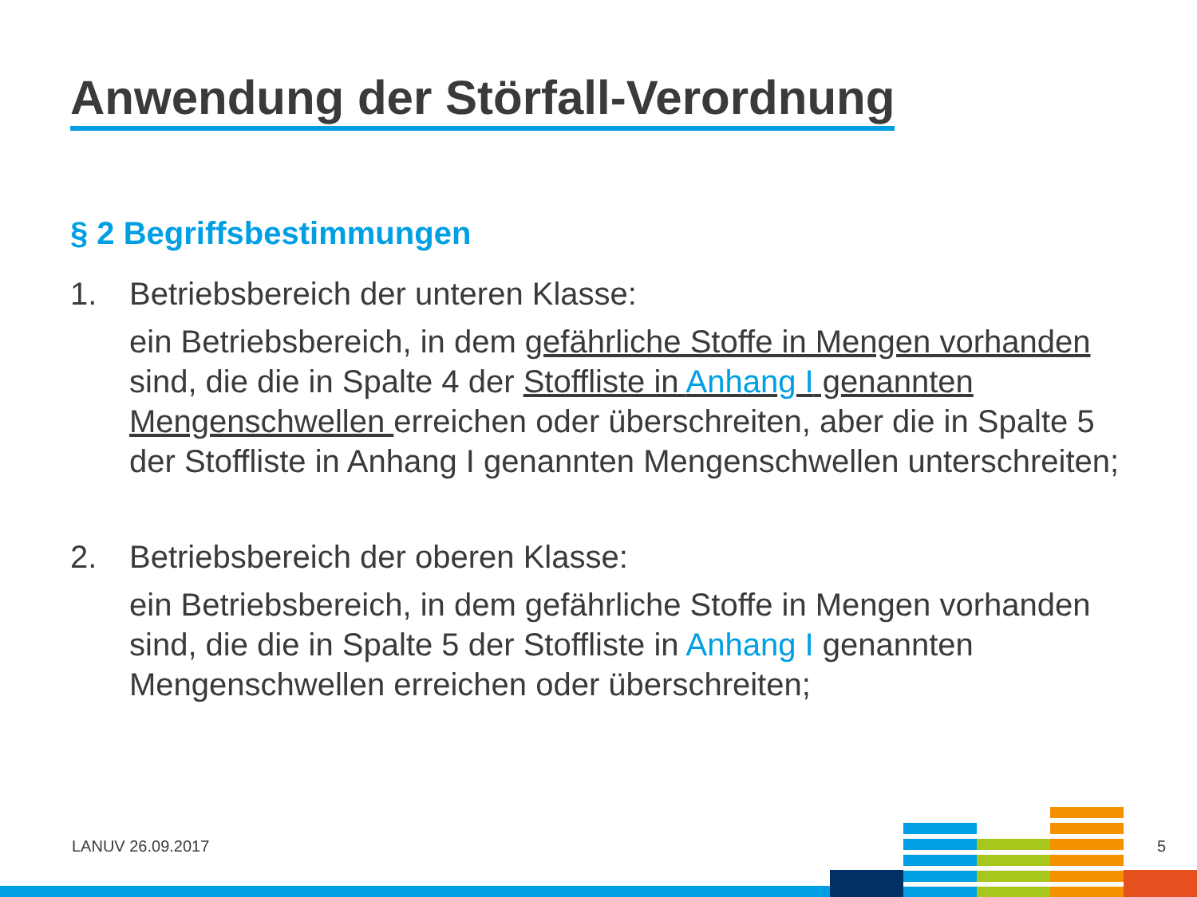Anwendung der Störfall-Verordnung
§ 2 Begriffsbestimmungen
1. Betriebsbereich der unteren Klasse:
ein Betriebsbereich, in dem gefährliche Stoffe in Mengen vorhanden sind, die die in Spalte 4 der Stoffliste in Anhang I genannten Mengenschwellen erreichen oder überschreiten, aber die in Spalte 5 der Stoffliste in Anhang I genannten Mengenschwellen unterschreiten;
2. Betriebsbereich der oberen Klasse:
ein Betriebsbereich, in dem gefährliche Stoffe in Mengen vorhanden sind, die die in Spalte 5 der Stoffliste in Anhang I genannten Mengenschwellen erreichen oder überschreiten;
LANUV 26.09.2017 5